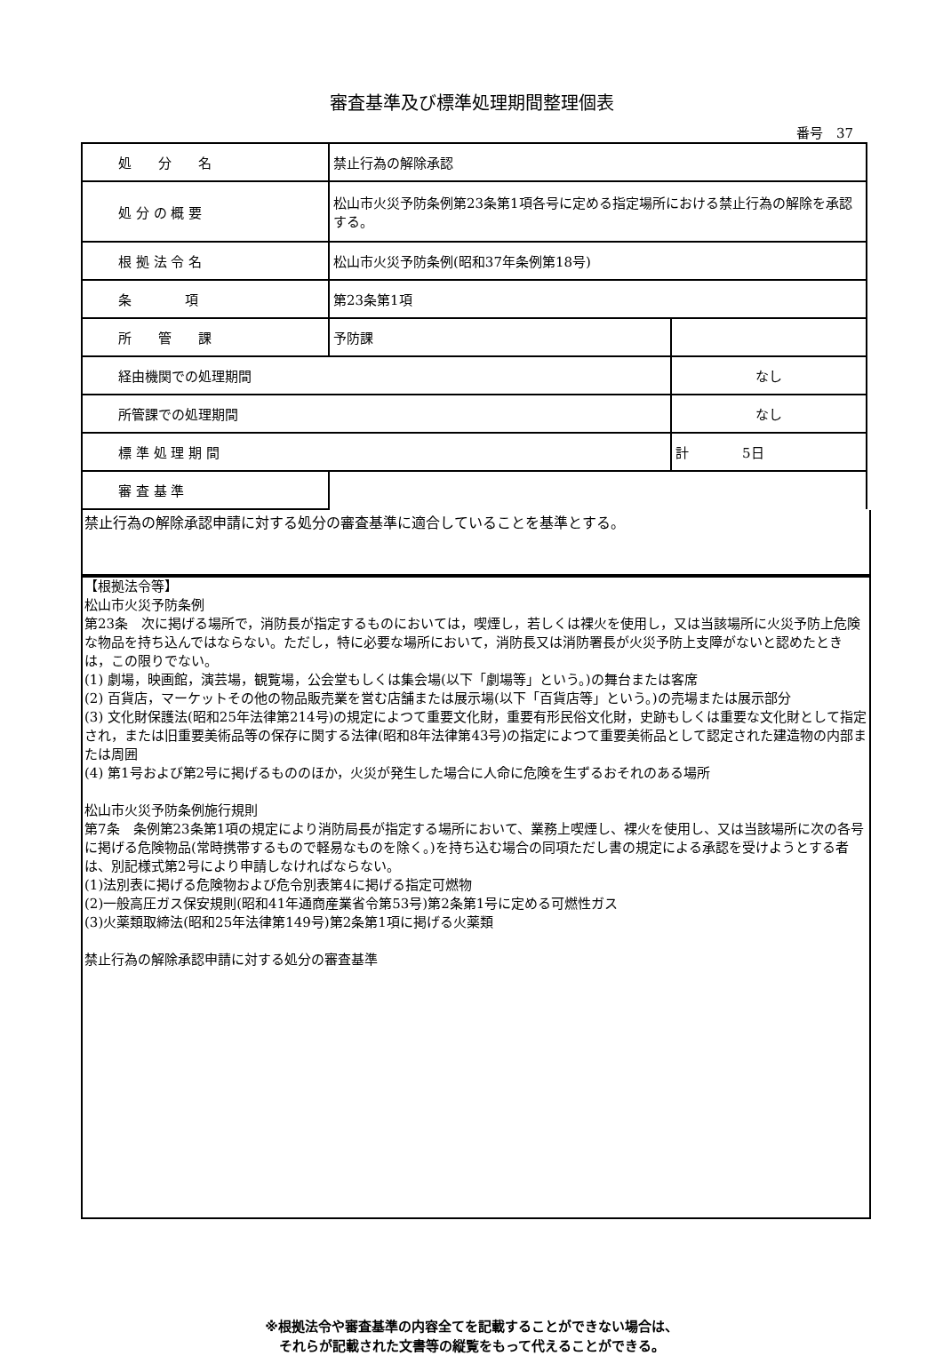審査基準及び標準処理期間整理個表
番号　37
| 処 分 名 | 禁止行為の解除承認 | |
| 処 分 の 概 要 | 松山市火災予防条例第23条第1項各号に定める指定場所における禁止行為の解除を承認する。 | |
| 根 拠 法 令 名 | 松山市火災予防条例(昭和37年条例第18号) | |
| 条 項 | 第23条第1項 | |
| 所 管 課 | 予防課 | |
| 経由機関での処理期間 | | なし |
| 所管課での処理期間 | | なし |
| 標 準 処 理 期 間 | | 計 5日 |
| 審 査 基 準 | | |
禁止行為の解除承認申請に対する処分の審査基準に適合していることを基準とする。
【根拠法令等】
松山市火災予防条例
第23条　次に掲げる場所で，消防長が指定するものにおいては，喫煙し，若しくは裸火を使用し，又は当該場所に火災予防上危険な物品を持ち込んではならない。ただし，特に必要な場所において，消防長又は消防署長が火災予防上支障がないと認めたときは，この限りでない。
(1) 劇場，映画館，演芸場，観覧場，公会堂もしくは集会場(以下「劇場等」という。)の舞台または客席
(2) 百貨店，マーケットその他の物品販売業を営む店舗または展示場(以下「百貨店等」という。)の売場または展示部分
(3) 文化財保護法(昭和25年法律第214号)の規定によつて重要文化財，重要有形民俗文化財，史跡もしくは重要な文化財として指定され，または旧重要美術品等の保存に関する法律(昭和8年法律第43号)の指定によつて重要美術品として認定された建造物の内部または周囲
(4) 第1号および第2号に掲げるもののほか，火災が発生した場合に人命に危険を生ずるおそれのある場所
松山市火災予防条例施行規則
第7条　条例第23条第1項の規定により消防局長が指定する場所において、業務上喫煙し、裸火を使用し、又は当該場所に次の各号に掲げる危険物品(常時携帯するもので軽易なものを除く。)を持ち込む場合の同項ただし書の規定による承認を受けようとする者は、別記様式第2号により申請しなければならない。
(1)法別表に掲げる危険物および危令別表第4に掲げる指定可燃物
(2)一般高圧ガス保安規則(昭和41年通商産業省令第53号)第2条第1号に定める可燃性ガス
(3)火薬類取締法(昭和25年法律第149号)第2条第1項に掲げる火薬類
禁止行為の解除承認申請に対する処分の審査基準
※根拠法令や審査基準の内容全てを記載することができない場合は、
それらが記載された文書等の縦覧をもって代えることができる。